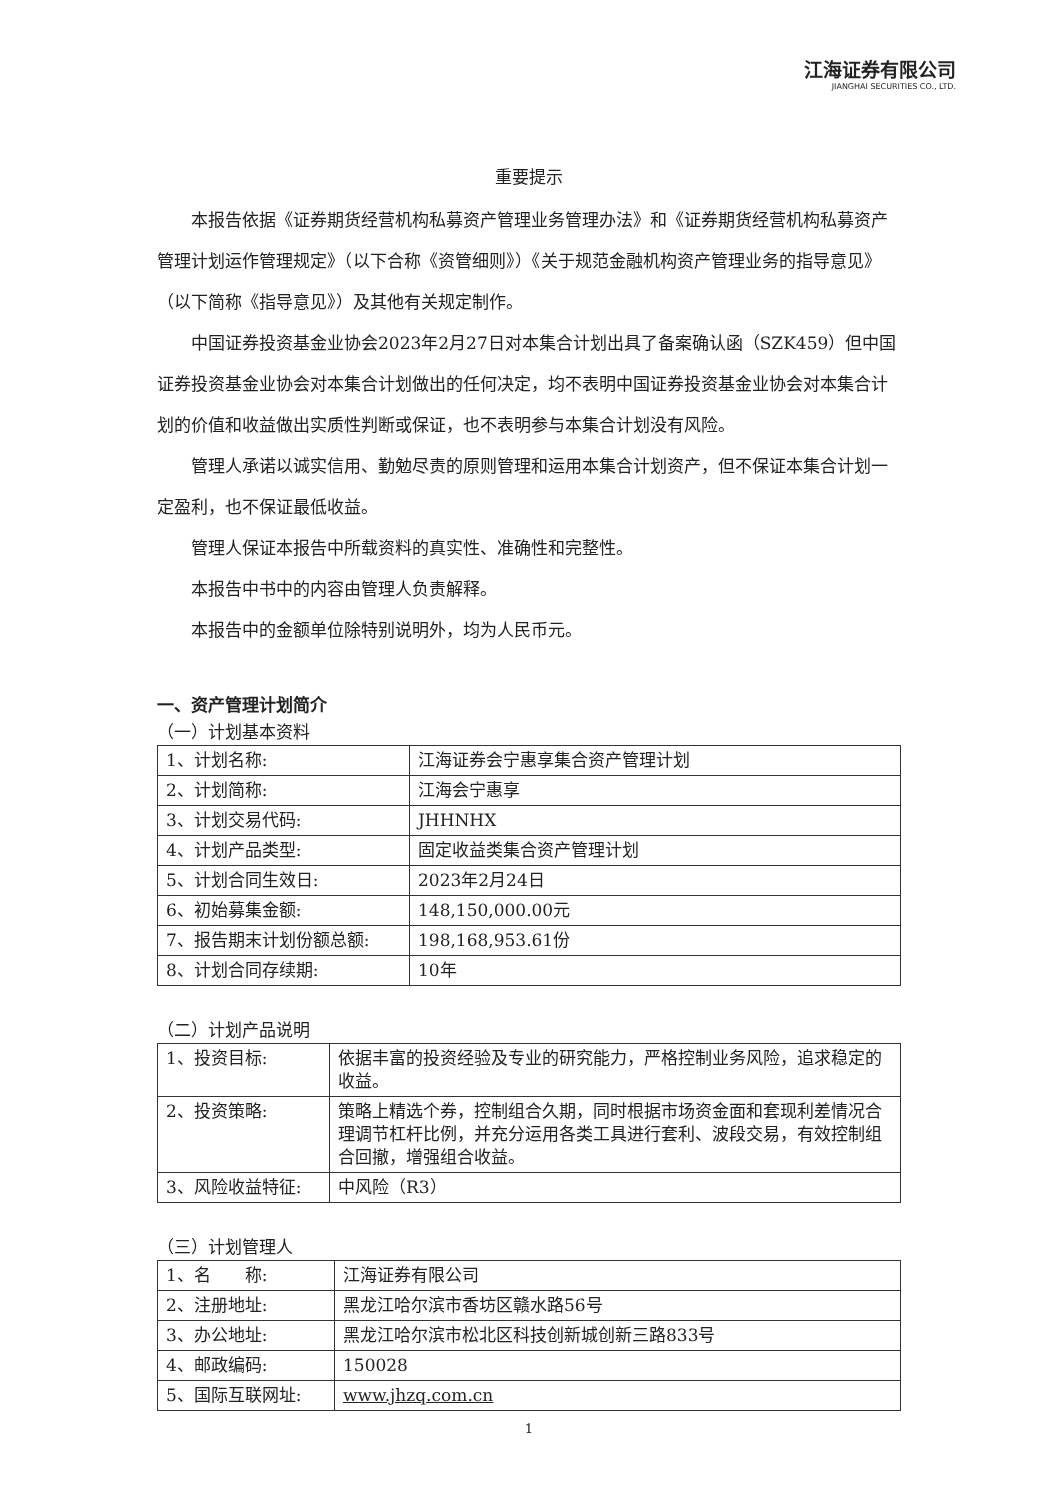江海证券有限公司
JIANGHAI SECURITIES CO., LTD.
重要提示
本报告依据《证券期货经营机构私募资产管理业务管理办法》和《证券期货经营机构私募资产管理计划运作管理规定》（以下合称《资管细则》）《关于规范金融机构资产管理业务的指导意见》（以下简称《指导意见》）及其他有关规定制作。
中国证券投资基金业协会2023年2月27日对本集合计划出具了备案确认函（SZK459）但中国证券投资基金业协会对本集合计划做出的任何决定，均不表明中国证券投资基金业协会对本集合计划的价值和收益做出实质性判断或保证，也不表明参与本集合计划没有风险。
管理人承诺以诚实信用、勤勉尽责的原则管理和运用本集合计划资产，但不保证本集合计划一定盈利，也不保证最低收益。
管理人保证本报告中所载资料的真实性、准确性和完整性。
本报告中书中的内容由管理人负责解释。
本报告中的金额单位除特别说明外，均为人民币元。
一、资产管理计划简介
（一）计划基本资料
| 1、计划名称: | 江海证券会宁惠享集合资产管理计划 |
| 2、计划简称: | 江海会宁惠享 |
| 3、计划交易代码: | JHHNHX |
| 4、计划产品类型: | 固定收益类集合资产管理计划 |
| 5、计划合同生效日: | 2023年2月24日 |
| 6、初始募集金额: | 148,150,000.00元 |
| 7、报告期末计划份额总额: | 198,168,953.61份 |
| 8、计划合同存续期: | 10年 |
（二）计划产品说明
| 1、投资目标: | 依据丰富的投资经验及专业的研究能力，严格控制业务风险，追求稳定的收益。 |
| 2、投资策略: | 策略上精选个券，控制组合久期，同时根据市场资金面和套现利差情况合理调节杠杆比例，并充分运用各类工具进行套利、波段交易，有效控制组合回撤，增强组合收益。 |
| 3、风险收益特征: | 中风险（R3） |
（三）计划管理人
| 1、名 称: | 江海证券有限公司 |
| 2、注册地址: | 黑龙江哈尔滨市香坊区赣水路56号 |
| 3、办公地址: | 黑龙江哈尔滨市松北区科技创新城创新三路833号 |
| 4、邮政编码: | 150028 |
| 5、国际互联网址: | www.jhzq.com.cn |
1